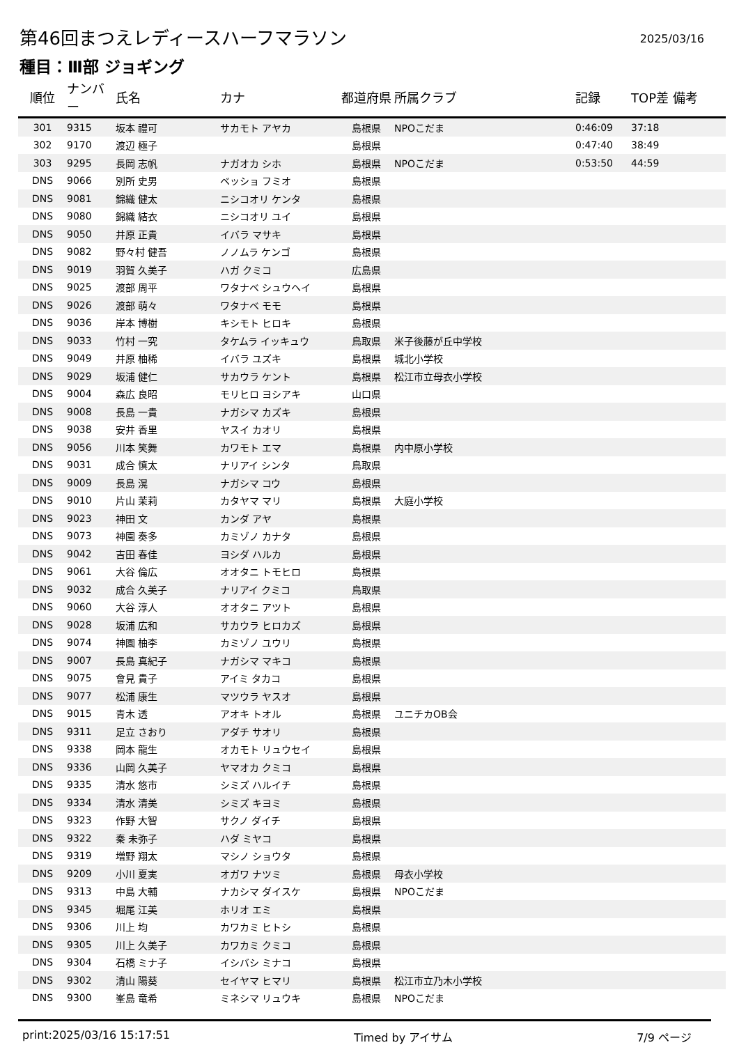第46回まつえレディースハーフマラソン
2025/03/16
種目：Ⅲ部 ジョギング
| 順位 | ナンバー | 氏名 | カナ | 都道府県 | 所属クラブ | 記録 | TOP差 備考 |
| --- | --- | --- | --- | --- | --- | --- | --- |
| 301 | 9315 | 坂本 禮可 | サカモト アヤカ | 島根県 | NPOこだま | 0:46:09 | 37:18 |
| 302 | 9170 | 渡辺 極子 | | 島根県 | | 0:47:40 | 38:49 |
| 303 | 9295 | 長岡 志帆 | ナガオカ シホ | 島根県 | NPOこだま | 0:53:50 | 44:59 |
| DNS | 9066 | 別所 史男 | ベッショ フミオ | 島根県 | | | |
| DNS | 9081 | 錦織 健太 | ニシコオリ ケンタ | 島根県 | | | |
| DNS | 9080 | 錦織 結衣 | ニシコオリ ユイ | 島根県 | | | |
| DNS | 9050 | 井原 正貴 | イバラ マサキ | 島根県 | | | |
| DNS | 9082 | 野々村 健吾 | ノノムラ ケンゴ | 島根県 | | | |
| DNS | 9019 | 羽賀 久美子 | ハガ クミコ | 広島県 | | | |
| DNS | 9025 | 渡部 周平 | ワタナベ シュウヘイ | 島根県 | | | |
| DNS | 9026 | 渡部 萌々 | ワタナベ モモ | 島根県 | | | |
| DNS | 9036 | 岸本 博樹 | キシモト ヒロキ | 島根県 | | | |
| DNS | 9033 | 竹村 一究 | タケムラ イッキュウ | 鳥取県 | 米子後藤が丘中学校 | | |
| DNS | 9049 | 井原 柚稀 | イバラ ユズキ | 島根県 | 城北小学校 | | |
| DNS | 9029 | 坂浦 健仁 | サカウラ ケント | 島根県 | 松江市立母衣小学校 | | |
| DNS | 9004 | 森広 良昭 | モリヒロ ヨシアキ | 山口県 | | | |
| DNS | 9008 | 長島 一貴 | ナガシマ カズキ | 島根県 | | | |
| DNS | 9038 | 安井 香里 | ヤスイ カオリ | 島根県 | | | |
| DNS | 9056 | 川本 笑舞 | カワモト エマ | 島根県 | 内中原小学校 | | |
| DNS | 9031 | 成合 慎太 | ナリアイ シンタ | 鳥取県 | | | |
| DNS | 9009 | 長島 滉 | ナガシマ コウ | 島根県 | | | |
| DNS | 9010 | 片山 茉莉 | カタヤマ マリ | 島根県 | 大庭小学校 | | |
| DNS | 9023 | 神田 文 | カンダ アヤ | 島根県 | | | |
| DNS | 9073 | 神園 奏多 | カミゾノ カナタ | 島根県 | | | |
| DNS | 9042 | 吉田 春佳 | ヨシダ ハルカ | 島根県 | | | |
| DNS | 9061 | 大谷 倫広 | オオタニ トモヒロ | 島根県 | | | |
| DNS | 9032 | 成合 久美子 | ナリアイ クミコ | 鳥取県 | | | |
| DNS | 9060 | 大谷 淳人 | オオタニ アツト | 島根県 | | | |
| DNS | 9028 | 坂浦 広和 | サカウラ ヒロカズ | 島根県 | | | |
| DNS | 9074 | 神園 柚李 | カミゾノ ユウリ | 島根県 | | | |
| DNS | 9007 | 長島 真紀子 | ナガシマ マキコ | 島根県 | | | |
| DNS | 9075 | 會見 貴子 | アイミ タカコ | 島根県 | | | |
| DNS | 9077 | 松浦 康生 | マツウラ ヤスオ | 島根県 | | | |
| DNS | 9015 | 青木 透 | アオキ トオル | 島根県 | ユニチカOB会 | | |
| DNS | 9311 | 足立 さおり | アダチ サオリ | 島根県 | | | |
| DNS | 9338 | 岡本 龍生 | オカモト リュウセイ | 島根県 | | | |
| DNS | 9336 | 山岡 久美子 | ヤマオカ クミコ | 島根県 | | | |
| DNS | 9335 | 清水 悠市 | シミズ ハルイチ | 島根県 | | | |
| DNS | 9334 | 清水 清美 | シミズ キヨミ | 島根県 | | | |
| DNS | 9323 | 作野 大智 | サクノ ダイチ | 島根県 | | | |
| DNS | 9322 | 秦 未弥子 | ハダ ミヤコ | 島根県 | | | |
| DNS | 9319 | 増野 翔太 | マシノ ショウタ | 島根県 | | | |
| DNS | 9209 | 小川 夏実 | オガワ ナツミ | 島根県 | 母衣小学校 | | |
| DNS | 9313 | 中島 大輔 | ナカシマ ダイスケ | 島根県 | NPOこだま | | |
| DNS | 9345 | 堀尾 江美 | ホリオ エミ | 島根県 | | | |
| DNS | 9306 | 川上 均 | カワカミ ヒトシ | 島根県 | | | |
| DNS | 9305 | 川上 久美子 | カワカミ クミコ | 島根県 | | | |
| DNS | 9304 | 石橋 ミナ子 | イシバシ ミナコ | 島根県 | | | |
| DNS | 9302 | 清山 陽葵 | セイヤマ ヒマリ | 島根県 | 松江市立乃木小学校 | | |
| DNS | 9300 | 峯島 竜希 | ミネシマ リュウキ | 島根県 | NPOこだま | | |
print:2025/03/16 15:17:51 Timed by アイサム 7/9 ページ